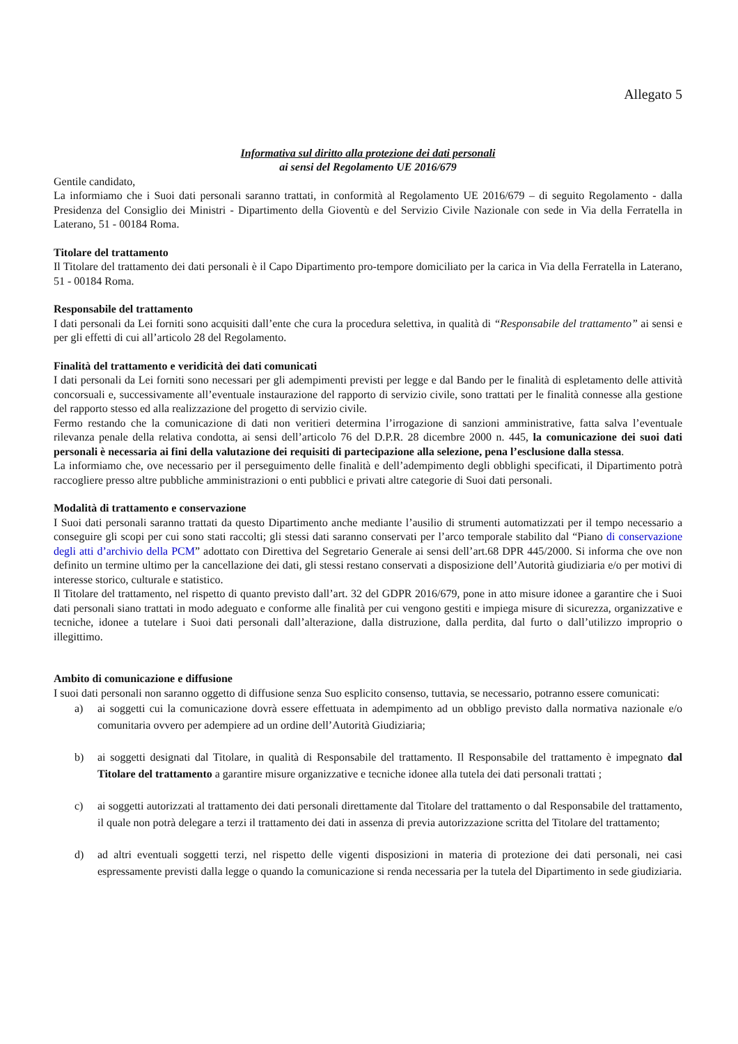Allegato 5
Informativa sul diritto alla protezione dei dati personali
ai sensi del Regolamento UE 2016/679
Gentile candidato,
La informiamo che i Suoi dati personali saranno trattati, in conformità al Regolamento UE 2016/679 – di seguito Regolamento - dalla Presidenza del Consiglio dei Ministri - Dipartimento della Gioventù e del Servizio Civile Nazionale con sede in Via della Ferratella in Laterano, 51 - 00184 Roma.
Titolare del trattamento
Il Titolare del trattamento dei dati personali è il Capo Dipartimento pro-tempore domiciliato per la carica in Via della Ferratella in Laterano, 51 - 00184 Roma.
Responsabile del trattamento
I dati personali da Lei forniti sono acquisiti dall’ente che cura la procedura selettiva, in qualità di “Responsabile del trattamento” ai sensi e per gli effetti di cui all’articolo 28 del Regolamento.
Finalità del trattamento e veridicità dei dati comunicati
I dati personali da Lei forniti sono necessari per gli adempimenti previsti per legge e dal Bando per le finalità di espletamento delle attività concorsuali e, successivamente all’eventuale instaurazione del rapporto di servizio civile, sono trattati per le finalità connesse alla gestione del rapporto stesso ed alla realizzazione del progetto di servizio civile.
Fermo restando che la comunicazione di dati non veritieri determina l’irrogazione di sanzioni amministrative, fatta salva l’eventuale rilevanza penale della relativa condotta, ai sensi dell’articolo 76 del D.P.R. 28 dicembre 2000 n. 445, la comunicazione dei suoi dati personali è necessaria ai fini della valutazione dei requisiti di partecipazione alla selezione, pena l’esclusione dalla stessa.
La informiamo che, ove necessario per il perseguimento delle finalità e dell’adempimento degli obblighi specificati, il Dipartimento potrà raccogliere presso altre pubbliche amministrazioni o enti pubblici e privati altre categorie di Suoi dati personali.
Modalità di trattamento e conservazione
I Suoi dati personali saranno trattati da questo Dipartimento anche mediante l’ausilio di strumenti automatizzati per il tempo necessario a conseguire gli scopi per cui sono stati raccolti; gli stessi dati saranno conservati per l’arco temporale stabilito dal “Piano di conservazione degli atti d’archivio della PCM” adottato con Direttiva del Segretario Generale ai sensi dell’art.68 DPR 445/2000. Si informa che ove non definito un termine ultimo per la cancellazione dei dati, gli stessi restano conservati a disposizione dell’Autorità giudiziaria e/o per motivi di interesse storico, culturale e statistico.
Il Titolare del trattamento, nel rispetto di quanto previsto dall’art. 32 del GDPR 2016/679, pone in atto misure idonee a garantire che i Suoi dati personali siano trattati in modo adeguato e conforme alle finalità per cui vengono gestiti e impiega misure di sicurezza, organizzative e tecniche, idonee a tutelare i Suoi dati personali dall’alterazione, dalla distruzione, dalla perdita, dal furto o dall’utilizzo improprio o illegittimo.
Ambito di comunicazione e diffusione
I suoi dati personali non saranno oggetto di diffusione senza Suo esplicito consenso, tuttavia, se necessario, potranno essere comunicati:
a) ai soggetti cui la comunicazione dovrà essere effettuata in adempimento ad un obbligo previsto dalla normativa nazionale e/o comunitaria ovvero per adempiere ad un ordine dell’Autorità Giudiziaria;
b) ai soggetti designati dal Titolare, in qualità di Responsabile del trattamento. Il Responsabile del trattamento è impegnato dal Titolare del trattamento a garantire misure organizzative e tecniche idonee alla tutela dei dati personali trattati ;
c) ai soggetti autorizzati al trattamento dei dati personali direttamente dal Titolare del trattamento o dal Responsabile del trattamento, il quale non potrà delegare a terzi il trattamento dei dati in assenza di previa autorizzazione scritta del Titolare del trattamento;
d) ad altri eventuali soggetti terzi, nel rispetto delle vigenti disposizioni in materia di protezione dei dati personali, nei casi espressamente previsti dalla legge o quando la comunicazione si renda necessaria per la tutela del Dipartimento in sede giudiziaria.